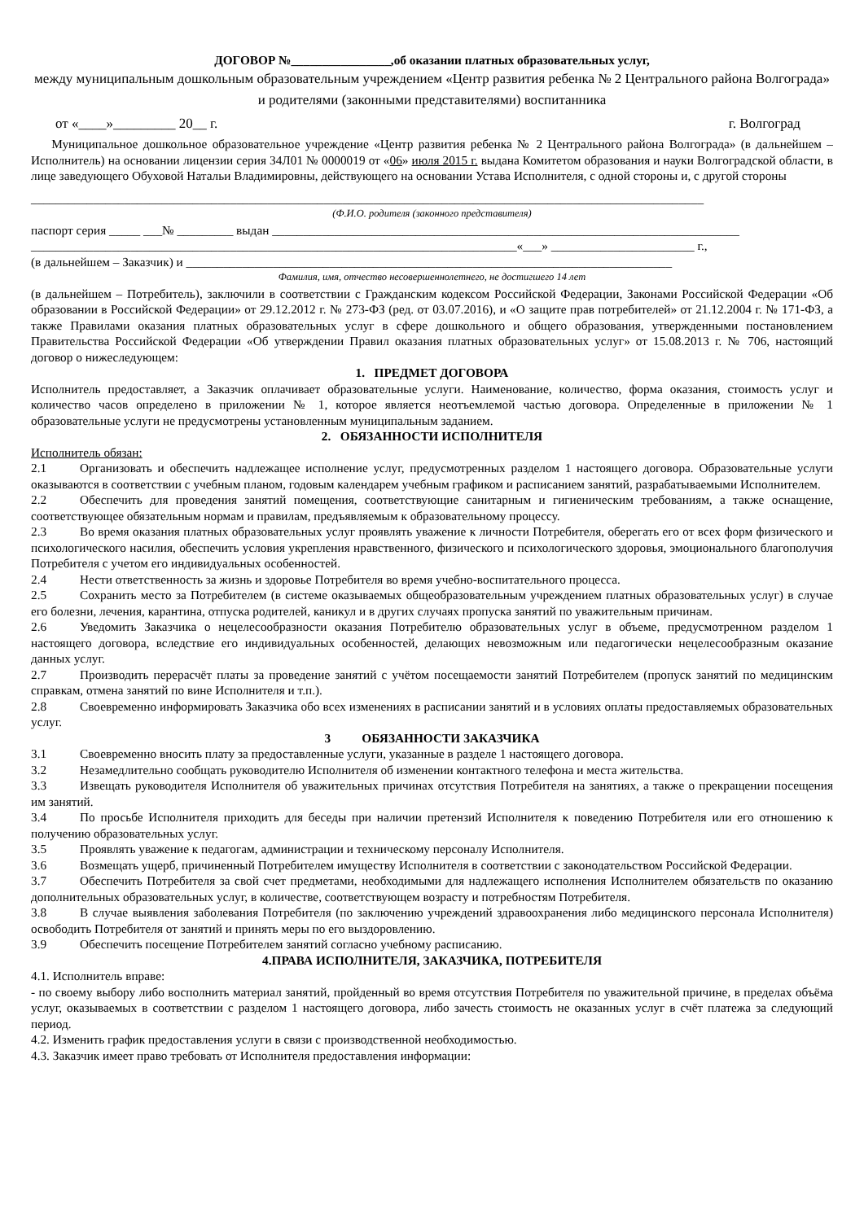ДОГОВОР №________________,об оказании платных образовательных услуг,
между муниципальным дошкольным образовательным учреждением «Центр развития ребенка № 2 Центрального района Волгограда» и родителями (законными представителями) воспитанника
от «____»_________ 20__ г. г. Волгоград
Муниципальное дошкольное образовательное учреждение «Центр развития ребенка № 2 Центрального района Волгограда» (в дальнейшем – Исполнитель) на основании лицензии серия 34Л01 № 0000019 от «06» июля 2015 г. выдана Комитетом образования и науки Волгоградской области, в лице заведующего Обуховой Натальи Владимировны, действующего на основании Устава Исполнителя, с одной стороны и, с другой стороны
____________________________________________________________________________________________________________
(Ф.И.О. родителя (законного представителя)
паспорт серия _____ ___№ _________ выдан ___________________________________________________________________________
______________________________________________________________________________«___» _______________________ г.,
(в дальнейшем – Заказчик) и ______________________________________________________________________________
Фамилия, имя, отчество несовершеннолетнего, не достигшего 14 лет
(в дальнейшем – Потребитель), заключили в соответствии с Гражданским кодексом Российской Федерации, Законами Российской Федерации «Об образовании в Российской Федерации» от 29.12.2012 г. № 273-ФЗ (ред. от 03.07.2016), и «О защите прав потребителей» от 21.12.2004 г. № 171-ФЗ, а также Правилами оказания платных образовательных услуг в сфере дошкольного и общего образования, утвержденными постановлением Правительства Российской Федерации «Об утверждении Правил оказания платных образовательных услуг» от 15.08.2013 г. № 706, настоящий договор о нижеследующем:
1. ПРЕДМЕТ ДОГОВОРА
Исполнитель предоставляет, а Заказчик оплачивает образовательные услуги. Наименование, количество, форма оказания, стоимость услуг и количество часов определено в приложении № 1, которое является неотъемлемой частью договора. Определенные в приложении № 1 образовательные услуги не предусмотрены установленным муниципальным заданием.
2. ОБЯЗАННОСТИ ИСПОЛНИТЕЛЯ
Исполнитель обязан:
2.1 Организовать и обеспечить надлежащее исполнение услуг, предусмотренных разделом 1 настоящего договора. Образовательные услуги оказываются в соответствии с учебным планом, годовым календарем учебным графиком и расписанием занятий, разрабатываемыми Исполнителем.
2.2 Обеспечить для проведения занятий помещения, соответствующие санитарным и гигиеническим требованиям, а также оснащение, соответствующее обязательным нормам и правилам, предъявляемым к образовательному процессу.
2.3 Во время оказания платных образовательных услуг проявлять уважение к личности Потребителя, оберегать его от всех форм физического и психологического насилия, обеспечить условия укрепления нравственного, физического и психологического здоровья, эмоционального благополучия Потребителя с учетом его индивидуальных особенностей.
2.4 Нести ответственность за жизнь и здоровье Потребителя во время учебно-воспитательного процесса.
2.5 Сохранить место за Потребителем (в системе оказываемых общеобразовательным учреждением платных образовательных услуг) в случае его болезни, лечения, карантина, отпуска родителей, каникул и в других случаях пропуска занятий по уважительным причинам.
2.6 Уведомить Заказчика о нецелесообразности оказания Потребителю образовательных услуг в объеме, предусмотренном разделом 1 настоящего договора, вследствие его индивидуальных особенностей, делающих невозможным или педагогически нецелесообразным оказание данных услуг.
2.7 Производить перерасчёт платы за проведение занятий с учётом посещаемости занятий Потребителем (пропуск занятий по медицинским справкам, отмена занятий по вине Исполнителя и т.п.).
2.8 Своевременно информировать Заказчика обо всех изменениях в расписании занятий и в условиях оплаты предоставляемых образовательных услуг.
3 ОБЯЗАННОСТИ ЗАКАЗЧИКА
3.1 Своевременно вносить плату за предоставленные услуги, указанные в разделе 1 настоящего договора.
3.2 Незамедлительно сообщать руководителю Исполнителя об изменении контактного телефона и места жительства.
3.3 Извещать руководителя Исполнителя об уважительных причинах отсутствия Потребителя на занятиях, а также о прекращении посещения им занятий.
3.4 По просьбе Исполнителя приходить для беседы при наличии претензий Исполнителя к поведению Потребителя или его отношению к получению образовательных услуг.
3.5 Проявлять уважение к педагогам, администрации и техническому персоналу Исполнителя.
3.6 Возмещать ущерб, причиненный Потребителем имуществу Исполнителя в соответствии с законодательством Российской Федерации.
3.7 Обеспечить Потребителя за свой счет предметами, необходимыми для надлежащего исполнения Исполнителем обязательств по оказанию дополнительных образовательных услуг, в количестве, соответствующем возрасту и потребностям Потребителя.
3.8 В случае выявления заболевания Потребителя (по заключению учреждений здравоохранения либо медицинского персонала Исполнителя) освободить Потребителя от занятий и принять меры по его выздоровлению.
3.9 Обеспечить посещение Потребителем занятий согласно учебному расписанию.
4.ПРАВА ИСПОЛНИТЕЛЯ, ЗАКАЗЧИКА, ПОТРЕБИТЕЛЯ
4.1. Исполнитель вправе:
- по своему выбору либо восполнить материал занятий, пройденный во время отсутствия Потребителя по уважительной причине, в пределах объёма услуг, оказываемых в соответствии с разделом 1 настоящего договора, либо зачесть стоимость не оказанных услуг в счёт платежа за следующий период.
4.2. Изменить график предоставления услуги в связи с производственной необходимостью.
4.3. Заказчик имеет право требовать от Исполнителя предоставления информации: